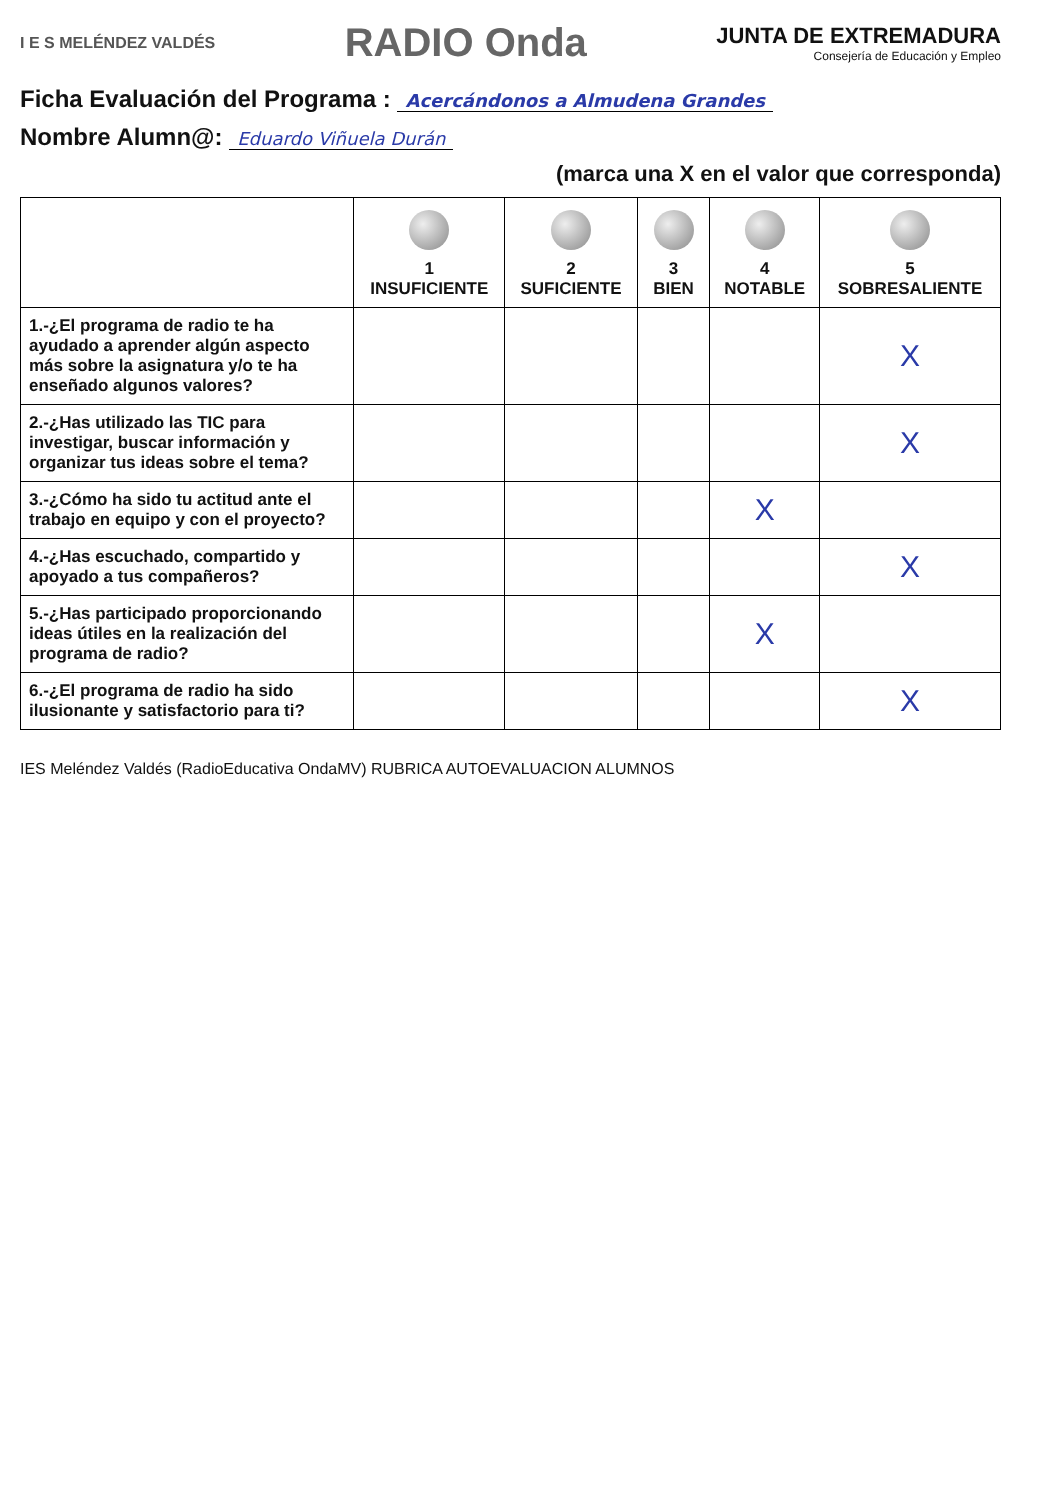I E S MELÉNDEZ VALDÉS
RADIO Onda
JUNTA DE EXTREMADURA
Consejería de Educación y Empleo
Ficha Evaluación del Programa : Acercándonos a Almudena Grandes
Nombre Alumn@: Eduardo Viñuela Durán
(marca una X en el valor que corresponda)
| | 1 INSUFICIENTE | 2 SUFICIENTE | 3 BIEN | 4 NOTABLE | 5 SOBRESALIENTE |
| --- | --- | --- | --- | --- | --- |
| 1.-¿El programa de radio te ha ayudado a aprender algún aspecto más sobre la asignatura y/o te ha enseñado algunos valores? | | | | | X |
| 2.-¿Has utilizado las TIC para investigar, buscar información y organizar tus ideas sobre el tema? | | | | | X |
| 3.-¿Cómo ha sido tu actitud ante el trabajo en equipo y con el proyecto? | | | | X | |
| 4.-¿Has escuchado, compartido y apoyado a tus compañeros? | | | | | X |
| 5.-¿Has participado proporcionando ideas útiles en la realización del programa de radio? | | | | X | |
| 6.-¿El programa de radio ha sido ilusionante y satisfactorio para ti? | | | | | X |
IES Meléndez Valdés (RadioEducativa OndaMV) RUBRICA AUTOEVALUACION ALUMNOS